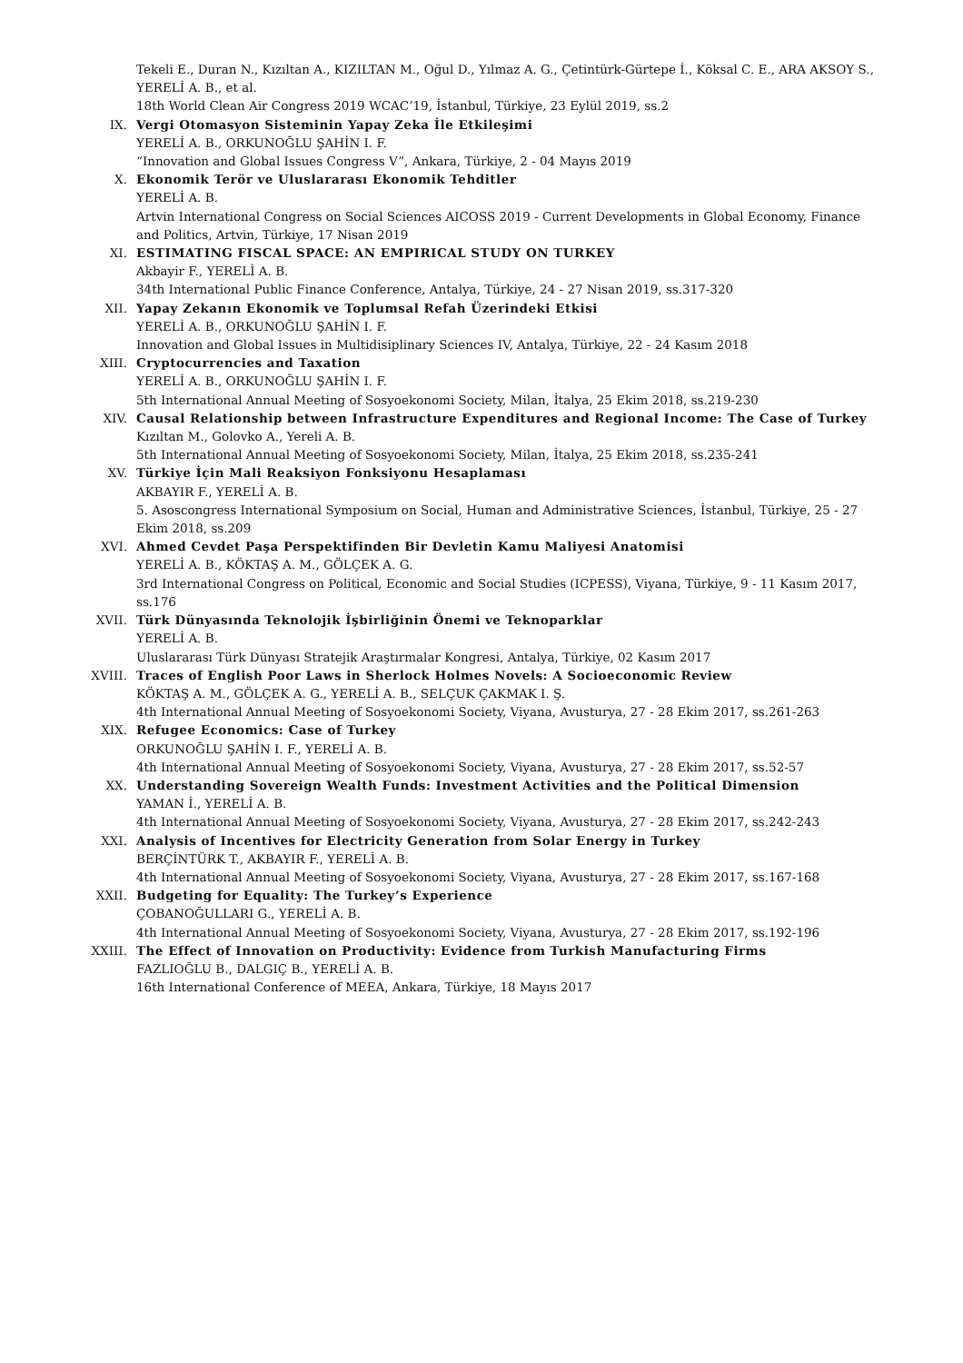Tekeli E., Duran N., Kızıltan A., KIZILTAN M., Oğul D., Yılmaz A. G., Çetintürk-Gürtepe İ., Köksal C. E., ARA AKSOY S., YERELİ A. B., et al.
18th World Clean Air Congress 2019 WCAC’19, İstanbul, Türkiye, 23 Eylül 2019, ss.2
IX. Vergi Otomasyon Sisteminin Yapay Zeka İle Etkileşimi
YERELİ A. B., ORKUNOĞLU ŞAHİN I. F.
“Innovation and Global Issues Congress V”, Ankara, Türkiye, 2 - 04 Mayıs 2019
X. Ekonomik Terör ve Uluslararası Ekonomik Tehditler
YERELİ A. B.
Artvin International Congress on Social Sciences AICOSS 2019 - Current Developments in Global Economy, Finance and Politics, Artvin, Türkiye, 17 Nisan 2019
XI. ESTIMATING FISCAL SPACE: AN EMPIRICAL STUDY ON TURKEY
Akbayir F., YERELİ A. B.
34th International Public Finance Conference, Antalya, Türkiye, 24 - 27 Nisan 2019, ss.317-320
XII. Yapay Zekanın Ekonomik ve Toplumsal Refah Üzerindeki Etkisi
YERELİ A. B., ORKUNOĞLU ŞAHİN I. F.
Innovation and Global Issues in Multidisiplinary Sciences IV, Antalya, Türkiye, 22 - 24 Kasım 2018
XIII. Cryptocurrencies and Taxation
YERELİ A. B., ORKUNOĞLU ŞAHİN I. F.
5th International Annual Meeting of Sosyoekonomi Society, Milan, İtalya, 25 Ekim 2018, ss.219-230
XIV. Causal Relationship between Infrastructure Expenditures and Regional Income: The Case of Turkey
Kızıltan M., Golovko A., Yereli A. B.
5th International Annual Meeting of Sosyoekonomi Society, Milan, İtalya, 25 Ekim 2018, ss.235-241
XV. Türkiye İçin Mali Reaksiyon Fonksiyonu Hesaplaması
AKBAYIR F., YERELİ A. B.
5. Asoscongress International Symposium on Social, Human and Administrative Sciences, İstanbul, Türkiye, 25 - 27 Ekim 2018, ss.209
XVI. Ahmed Cevdet Paşa Perspektifinden Bir Devletin Kamu Maliyesi Anatomisi
YERELİ A. B., KÖKTAŞ A. M., GÖLÇEK A. G.
3rd International Congress on Political, Economic and Social Studies (ICPESS), Viyana, Türkiye, 9 - 11 Kasım 2017, ss.176
XVII. Türk Dünyasında Teknolojik İşbirliğinin Önemi ve Teknoparklar
YERELİ A. B.
Uluslararası Türk Dünyası Stratejik Araştırmalar Kongresi, Antalya, Türkiye, 02 Kasım 2017
XVIII. Traces of English Poor Laws in Sherlock Holmes Novels: A Socioeconomic Review
KÖKTAŞ A. M., GÖLÇEK A. G., YERELİ A. B., SELÇUK ÇAKMAK I. Ş.
4th International Annual Meeting of Sosyoekonomi Society, Viyana, Avusturya, 27 - 28 Ekim 2017, ss.261-263
XIX. Refugee Economics: Case of Turkey
ORKUNOĞLU ŞAHİN I. F., YERELİ A. B.
4th International Annual Meeting of Sosyoekonomi Society, Viyana, Avusturya, 27 - 28 Ekim 2017, ss.52-57
XX. Understanding Sovereign Wealth Funds: Investment Activities and the Political Dimension
YAMAN İ., YERELİ A. B.
4th International Annual Meeting of Sosyoekonomi Society, Viyana, Avusturya, 27 - 28 Ekim 2017, ss.242-243
XXI. Analysis of Incentives for Electricity Generation from Solar Energy in Turkey
BERÇİNTÜRK T., AKBAYIR F., YERELİ A. B.
4th International Annual Meeting of Sosyoekonomi Society, Viyana, Avusturya, 27 - 28 Ekim 2017, ss.167-168
XXII. Budgeting for Equality: The Turkey’s Experience
ÇOBANOĞULLARI G., YERELİ A. B.
4th International Annual Meeting of Sosyoekonomi Society, Viyana, Avusturya, 27 - 28 Ekim 2017, ss.192-196
XXIII. The Effect of Innovation on Productivity: Evidence from Turkish Manufacturing Firms
FAZLIOĞLU B., DALGIÇ B., YERELİ A. B.
16th International Conference of MEEA, Ankara, Türkiye, 18 Mayıs 2017